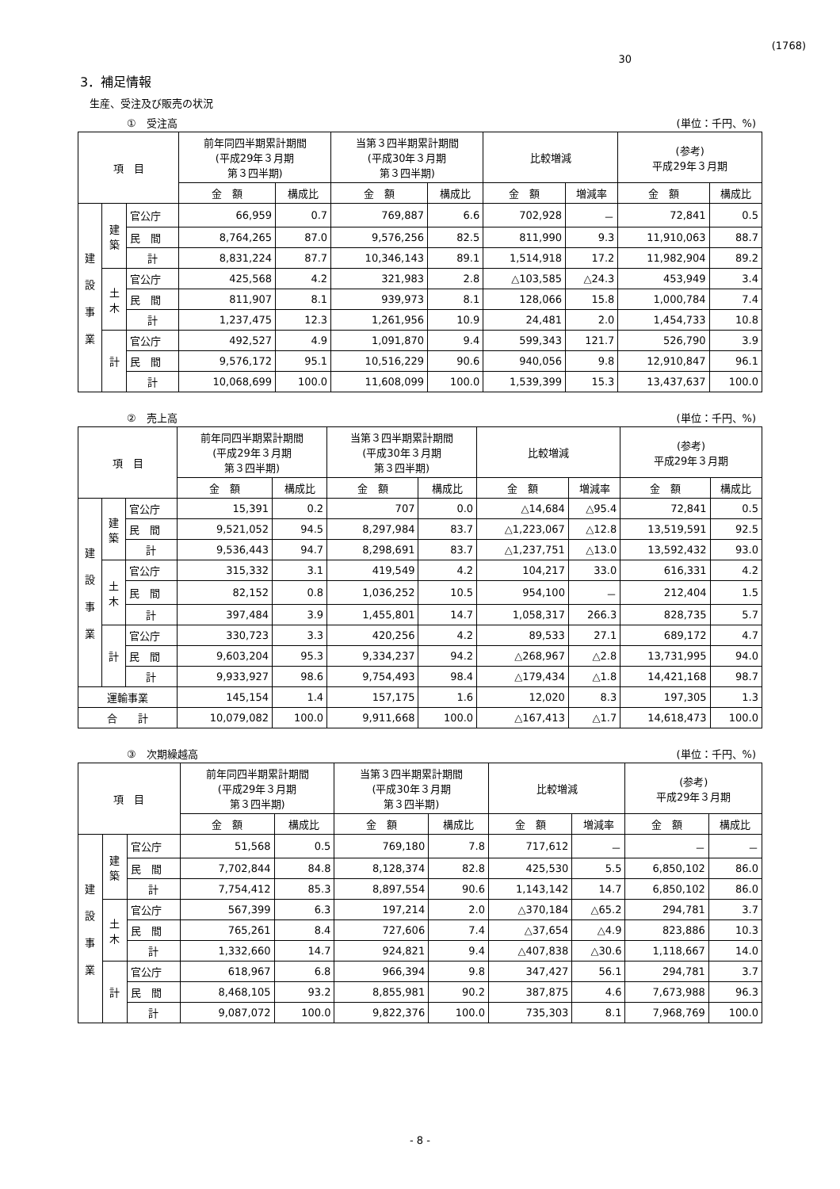(1768)
30
3．補足情報
生産、受注及び販売の状況
①　受注高 (単位：千円、%)
| 項 目 | | | 前年同四半期累計期間 (平成29年３月期 第３四半期) | | 当第３四半期累計期間 (平成30年３月期 第３四半期) | | 比較増減 | | (参考) 平成29年３月期 | |
| --- | --- | --- | --- | --- | --- | --- | --- | --- | --- | --- |
| | | | 金 額 | 構成比 | 金 額 | 構成比 | 金 額 | 増減率 | 金 額 | 構成比 |
| 建 設 事 業 | 建 築 | 官公庁 | 66,959 | 0.7 | 769,887 | 6.6 | 702,928 | － | 72,841 | 0.5 |
| | | 民 間 | 8,764,265 | 87.0 | 9,576,256 | 82.5 | 811,990 | 9.3 | 11,910,063 | 88.7 |
| | | 計 | 8,831,224 | 87.7 | 10,346,143 | 89.1 | 1,514,918 | 17.2 | 11,982,904 | 89.2 |
| | 土 木 | 官公庁 | 425,568 | 4.2 | 321,983 | 2.8 | △103,585 | △24.3 | 453,949 | 3.4 |
| | | 民 間 | 811,907 | 8.1 | 939,973 | 8.1 | 128,066 | 15.8 | 1,000,784 | 7.4 |
| | | 計 | 1,237,475 | 12.3 | 1,261,956 | 10.9 | 24,481 | 2.0 | 1,454,733 | 10.8 |
| | 計 | 官公庁 | 492,527 | 4.9 | 1,091,870 | 9.4 | 599,343 | 121.7 | 526,790 | 3.9 |
| | | 民 間 | 9,576,172 | 95.1 | 10,516,229 | 90.6 | 940,056 | 9.8 | 12,910,847 | 96.1 |
| | | 計 | 10,068,699 | 100.0 | 11,608,099 | 100.0 | 1,539,399 | 15.3 | 13,437,637 | 100.0 |
②　売上高 (単位：千円、%)
| 項 目 | | | 前年同四半期累計期間 (平成29年３月期 第３四半期) | | 当第３四半期累計期間 (平成30年３月期 第３四半期) | | 比較増減 | | (参考) 平成29年３月期 | |
| --- | --- | --- | --- | --- | --- | --- | --- | --- | --- | --- |
| | | | 金 額 | 構成比 | 金 額 | 構成比 | 金 額 | 増減率 | 金 額 | 構成比 |
| 建 設 事 業 | 建 築 | 官公庁 | 15,391 | 0.2 | 707 | 0.0 | △14,684 | △95.4 | 72,841 | 0.5 |
| | | 民 間 | 9,521,052 | 94.5 | 8,297,984 | 83.7 | △1,223,067 | △12.8 | 13,519,591 | 92.5 |
| | | 計 | 9,536,443 | 94.7 | 8,298,691 | 83.7 | △1,237,751 | △13.0 | 13,592,432 | 93.0 |
| | 土 木 | 官公庁 | 315,332 | 3.1 | 419,549 | 4.2 | 104,217 | 33.0 | 616,331 | 4.2 |
| | | 民 間 | 82,152 | 0.8 | 1,036,252 | 10.5 | 954,100 | － | 212,404 | 1.5 |
| | | 計 | 397,484 | 3.9 | 1,455,801 | 14.7 | 1,058,317 | 266.3 | 828,735 | 5.7 |
| | 計 | 官公庁 | 330,723 | 3.3 | 420,256 | 4.2 | 89,533 | 27.1 | 689,172 | 4.7 |
| | | 民 間 | 9,603,204 | 95.3 | 9,334,237 | 94.2 | △268,967 | △2.8 | 13,731,995 | 94.0 |
| | | 計 | 9,933,927 | 98.6 | 9,754,493 | 98.4 | △179,434 | △1.8 | 14,421,168 | 98.7 |
| 運輸事業 | | | 145,154 | 1.4 | 157,175 | 1.6 | 12,020 | 8.3 | 197,305 | 1.3 |
| 合 計 | | | 10,079,082 | 100.0 | 9,911,668 | 100.0 | △167,413 | △1.7 | 14,618,473 | 100.0 |
③　次期繰越高 (単位：千円、%)
| 項 目 | | | 前年同四半期累計期間 (平成29年３月期 第３四半期) | | 当第３四半期累計期間 (平成30年３月期 第３四半期) | | 比較増減 | | (参考) 平成29年３月期 | |
| --- | --- | --- | --- | --- | --- | --- | --- | --- | --- | --- |
| | | | 金 額 | 構成比 | 金 額 | 構成比 | 金 額 | 増減率 | 金 額 | 構成比 |
| 建 設 事 業 | 建 築 | 官公庁 | 51,568 | 0.5 | 769,180 | 7.8 | 717,612 | － | － | － |
| | | 民 間 | 7,702,844 | 84.8 | 8,128,374 | 82.8 | 425,530 | 5.5 | 6,850,102 | 86.0 |
| | | 計 | 7,754,412 | 85.3 | 8,897,554 | 90.6 | 1,143,142 | 14.7 | 6,850,102 | 86.0 |
| | 土 木 | 官公庁 | 567,399 | 6.3 | 197,214 | 2.0 | △370,184 | △65.2 | 294,781 | 3.7 |
| | | 民 間 | 765,261 | 8.4 | 727,606 | 7.4 | △37,654 | △4.9 | 823,886 | 10.3 |
| | | 計 | 1,332,660 | 14.7 | 924,821 | 9.4 | △407,838 | △30.6 | 1,118,667 | 14.0 |
| | 計 | 官公庁 | 618,967 | 6.8 | 966,394 | 9.8 | 347,427 | 56.1 | 294,781 | 3.7 |
| | | 民 間 | 8,468,105 | 93.2 | 8,855,981 | 90.2 | 387,875 | 4.6 | 7,673,988 | 96.3 |
| | | 計 | 9,087,072 | 100.0 | 9,822,376 | 100.0 | 735,303 | 8.1 | 7,968,769 | 100.0 |
- 8 -